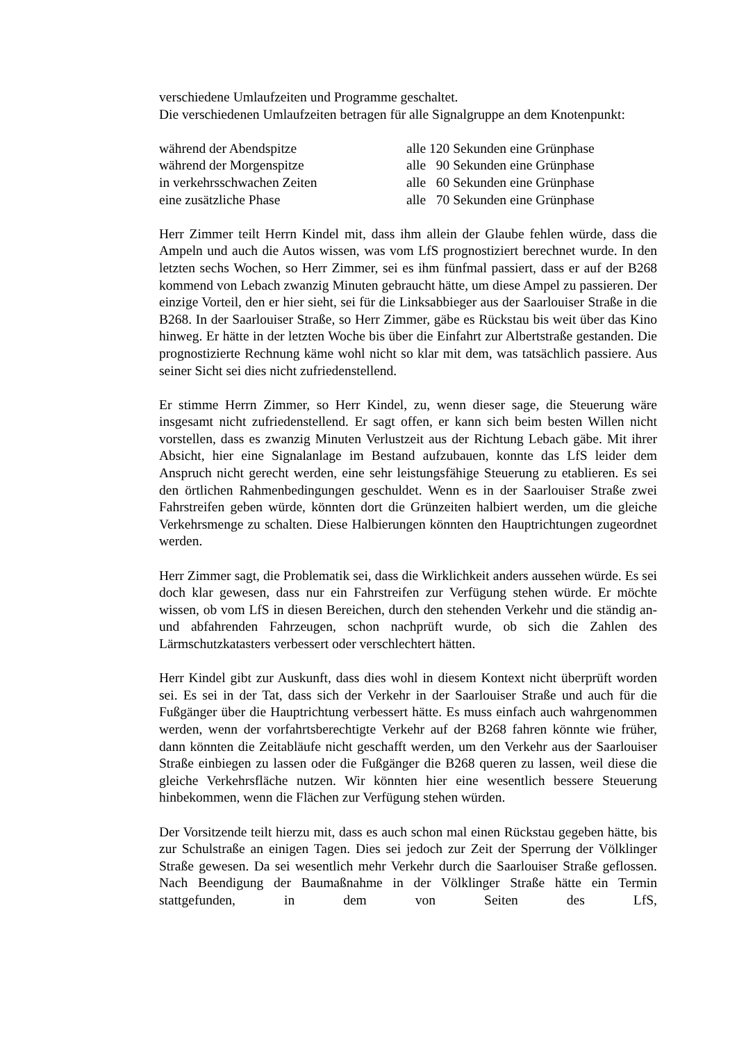verschiedene Umlaufzeiten und Programme geschaltet.
Die verschiedenen Umlaufzeiten betragen für alle Signalgruppe an dem Knotenpunkt:
während der Abendspitze alle 120 Sekunden eine Grünphase
während der Morgenspitze alle 90 Sekunden eine Grünphase
in verkehrsschwachen Zeiten alle 60 Sekunden eine Grünphase
eine zusätzliche Phase alle 70 Sekunden eine Grünphase
Herr Zimmer teilt Herrn Kindel mit, dass ihm allein der Glaube fehlen würde, dass die Ampeln und auch die Autos wissen, was vom LfS prognostiziert berechnet wurde. In den letzten sechs Wochen, so Herr Zimmer, sei es ihm fünfmal passiert, dass er auf der B268 kommend von Lebach zwanzig Minuten gebraucht hätte, um diese Ampel zu passieren. Der einzige Vorteil, den er hier sieht, sei für die Linksabbieger aus der Saarlouiser Straße in die B268. In der Saarlouiser Straße, so Herr Zimmer, gäbe es Rückstau bis weit über das Kino hinweg. Er hätte in der letzten Woche bis über die Einfahrt zur Albertstraße gestanden. Die prognostizierte Rechnung käme wohl nicht so klar mit dem, was tatsächlich passiere. Aus seiner Sicht sei dies nicht zufriedenstellend.
Er stimme Herrn Zimmer, so Herr Kindel, zu, wenn dieser sage, die Steuerung wäre insgesamt nicht zufriedenstellend. Er sagt offen, er kann sich beim besten Willen nicht vorstellen, dass es zwanzig Minuten Verlustzeit aus der Richtung Lebach gäbe. Mit ihrer Absicht, hier eine Signalanlage im Bestand aufzubauen, konnte das LfS leider dem Anspruch nicht gerecht werden, eine sehr leistungsfähige Steuerung zu etablieren. Es sei den örtlichen Rahmenbedingungen geschuldet. Wenn es in der Saarlouiser Straße zwei Fahrstreifen geben würde, könnten dort die Grünzeiten halbiert werden, um die gleiche Verkehrsmenge zu schalten. Diese Halbierungen könnten den Hauptrichtungen zugeordnet werden.
Herr Zimmer sagt, die Problematik sei, dass die Wirklichkeit anders aussehen würde. Es sei doch klar gewesen, dass nur ein Fahrstreifen zur Verfügung stehen würde. Er möchte wissen, ob vom LfS in diesen Bereichen, durch den stehenden Verkehr und die ständig an- und abfahrenden Fahrzeugen, schon nachprüft wurde, ob sich die Zahlen des Lärmschutzkatasters verbessert oder verschlechtert hätten.
Herr Kindel gibt zur Auskunft, dass dies wohl in diesem Kontext nicht überprüft worden sei. Es sei in der Tat, dass sich der Verkehr in der Saarlouiser Straße und auch für die Fußgänger über die Hauptrichtung verbessert hätte. Es muss einfach auch wahrgenommen werden, wenn der vorfahrtsberechtigte Verkehr auf der B268 fahren könnte wie früher, dann könnten die Zeitabläufe nicht geschafft werden, um den Verkehr aus der Saarlouiser Straße einbiegen zu lassen oder die Fußgänger die B268 queren zu lassen, weil diese die gleiche Verkehrsfläche nutzen. Wir könnten hier eine wesentlich bessere Steuerung hinbekommen, wenn die Flächen zur Verfügung stehen würden.
Der Vorsitzende teilt hierzu mit, dass es auch schon mal einen Rückstau gegeben hätte, bis zur Schulstraße an einigen Tagen. Dies sei jedoch zur Zeit der Sperrung der Völklinger Straße gewesen. Da sei wesentlich mehr Verkehr durch die Saarlouiser Straße geflossen. Nach Beendigung der Baumaßnahme in der Völklinger Straße hätte ein Termin stattgefunden, in dem von Seiten des LfS,